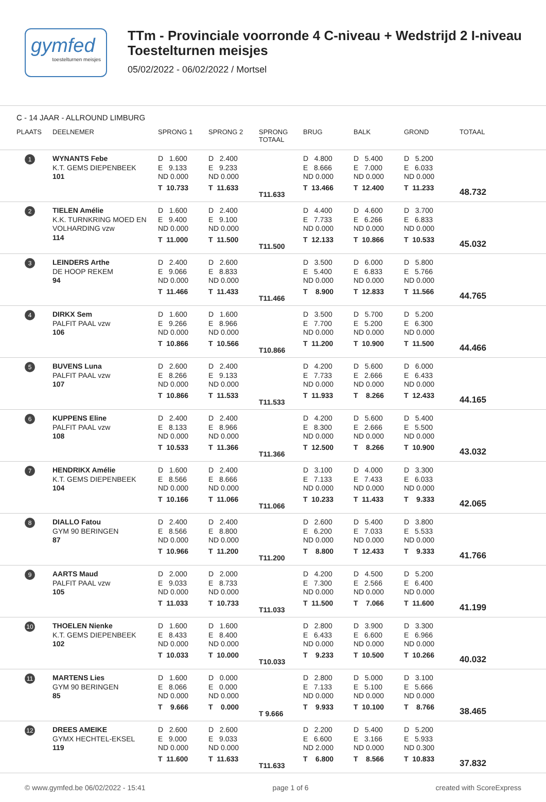gymfed
toestelturnen meisjes
TTm - Provinciale voorronde 4 C-niveau + Wedstrijd 2 I-niveau
Toestelturnen meisjes
05/02/2022 - 06/02/2022 / Mortsel
C - 14 JAAR - ALLROUND LIMBURG
| PLAATS | DEELNEMER | SPRONG 1 | SPRONG 2 | SPRONG TOTAAL | BRUG | BALK | GROND | TOTAAL |
| --- | --- | --- | --- | --- | --- | --- | --- | --- |
| 1 | WYNANTS Febe K.T. GEMS DIEPENBEEK 101 | D 1.600 E 9.133 ND 0.000 T 10.733 | D 2.400 E 9.233 ND 0.000 T 11.633 | T11.633 | D 4.800 E 8.666 ND 0.000 T 13.466 | D 5.400 E 7.000 ND 0.000 T 12.400 | D 5.200 E 6.033 ND 0.000 T 11.233 | 48.732 |
| 2 | TIELEN Amélie K.K. TURNKRING MOED EN VOLHARDING vzw 114 | D 1.600 E 9.400 ND 0.000 T 11.000 | D 2.400 E 9.100 ND 0.000 T 11.500 | T11.500 | D 4.400 E 7.733 ND 0.000 T 12.133 | D 4.600 E 6.266 ND 0.000 T 10.866 | D 3.700 E 6.833 ND 0.000 T 10.533 | 45.032 |
| 3 | LEINDERS Arthe DE HOOP REKEM 94 | D 2.400 E 9.066 ND 0.000 T 11.466 | D 2.600 E 8.833 ND 0.000 T 11.433 | T11.466 | D 3.500 E 5.400 ND 0.000 T 8.900 | D 6.000 E 6.833 ND 0.000 T 12.833 | D 5.800 E 5.766 ND 0.000 T 11.566 | 44.765 |
| 4 | DIRKX Sem PALFIT PAAL vzw 106 | D 1.600 E 9.266 ND 0.000 T 10.866 | D 1.600 E 8.966 ND 0.000 T 10.566 | T10.866 | D 3.500 E 7.700 ND 0.000 T 11.200 | D 5.700 E 5.200 ND 0.000 T 10.900 | D 5.200 E 6.300 ND 0.000 T 11.500 | 44.466 |
| 5 | BUVENS Luna PALFIT PAAL vzw 107 | D 2.600 E 8.266 ND 0.000 T 10.866 | D 2.400 E 9.133 ND 0.000 T 11.533 | T11.533 | D 4.200 E 7.733 ND 0.000 T 11.933 | D 5.600 E 2.666 ND 0.000 T 8.266 | D 6.000 E 6.433 ND 0.000 T 12.433 | 44.165 |
| 6 | KUPPENS Eline PALFIT PAAL vzw 108 | D 2.400 E 8.133 ND 0.000 T 10.533 | D 2.400 E 8.966 ND 0.000 T 11.366 | T11.366 | D 4.200 E 8.300 ND 0.000 T 12.500 | D 5.600 E 2.666 ND 0.000 T 8.266 | D 5.400 E 5.500 ND 0.000 T 10.900 | 43.032 |
| 7 | HENDRIKX Amélie K.T. GEMS DIEPENBEEK 104 | D 1.600 E 8.566 ND 0.000 T 10.166 | D 2.400 E 8.666 ND 0.000 T 11.066 | T11.066 | D 3.100 E 7.133 ND 0.000 T 10.233 | D 4.000 E 7.433 ND 0.000 T 11.433 | D 3.300 E 6.033 ND 0.000 T 9.333 | 42.065 |
| 8 | DIALLO Fatou GYM 90 BERINGEN 87 | D 2.400 E 8.566 ND 0.000 T 10.966 | D 2.400 E 8.800 ND 0.000 T 11.200 | T11.200 | D 2.600 E 6.200 ND 0.000 T 8.800 | D 5.400 E 7.033 ND 0.000 T 12.433 | D 3.800 E 5.533 ND 0.000 T 9.333 | 41.766 |
| 9 | AARTS Maud PALFIT PAAL vzw 105 | D 2.000 E 9.033 ND 0.000 T 11.033 | D 2.000 E 8.733 ND 0.000 T 10.733 | T11.033 | D 4.200 E 7.300 ND 0.000 T 11.500 | D 4.500 E 2.566 ND 0.000 T 7.066 | D 5.200 E 6.400 ND 0.000 T 11.600 | 41.199 |
| 10 | THOELEN Nienke K.T. GEMS DIEPENBEEK 102 | D 1.600 E 8.433 ND 0.000 T 10.033 | D 1.600 E 8.400 ND 0.000 T 10.000 | T10.033 | D 2.800 E 6.433 ND 0.000 T 9.233 | D 3.900 E 6.600 ND 0.000 T 10.500 | D 3.300 E 6.966 ND 0.000 T 10.266 | 40.032 |
| 11 | MARTENS Lies GYM 90 BERINGEN 85 | D 1.600 E 8.066 ND 0.000 T 9.666 | D 0.000 E 0.000 ND 0.000 T 0.000 | T 9.666 | D 2.800 E 7.133 ND 0.000 T 9.933 | D 5.000 E 5.100 ND 0.000 T 10.100 | D 3.100 E 5.666 ND 0.000 T 8.766 | 38.465 |
| 12 | DREES AMEIKE GYMX HECHTEL-EKSEL 119 | D 2.600 E 9.000 ND 0.000 T 11.600 | D 2.600 E 9.033 ND 0.000 T 11.633 | T11.633 | D 2.200 E 6.600 ND 2.000 T 6.800 | D 5.400 E 3.166 ND 0.000 T 8.566 | D 5.200 E 5.933 ND 0.300 T 10.833 | 37.832 |
© www.gymfed.be 06/02/2022 - 15:41 page 1 of 6 created with ScoreExpress